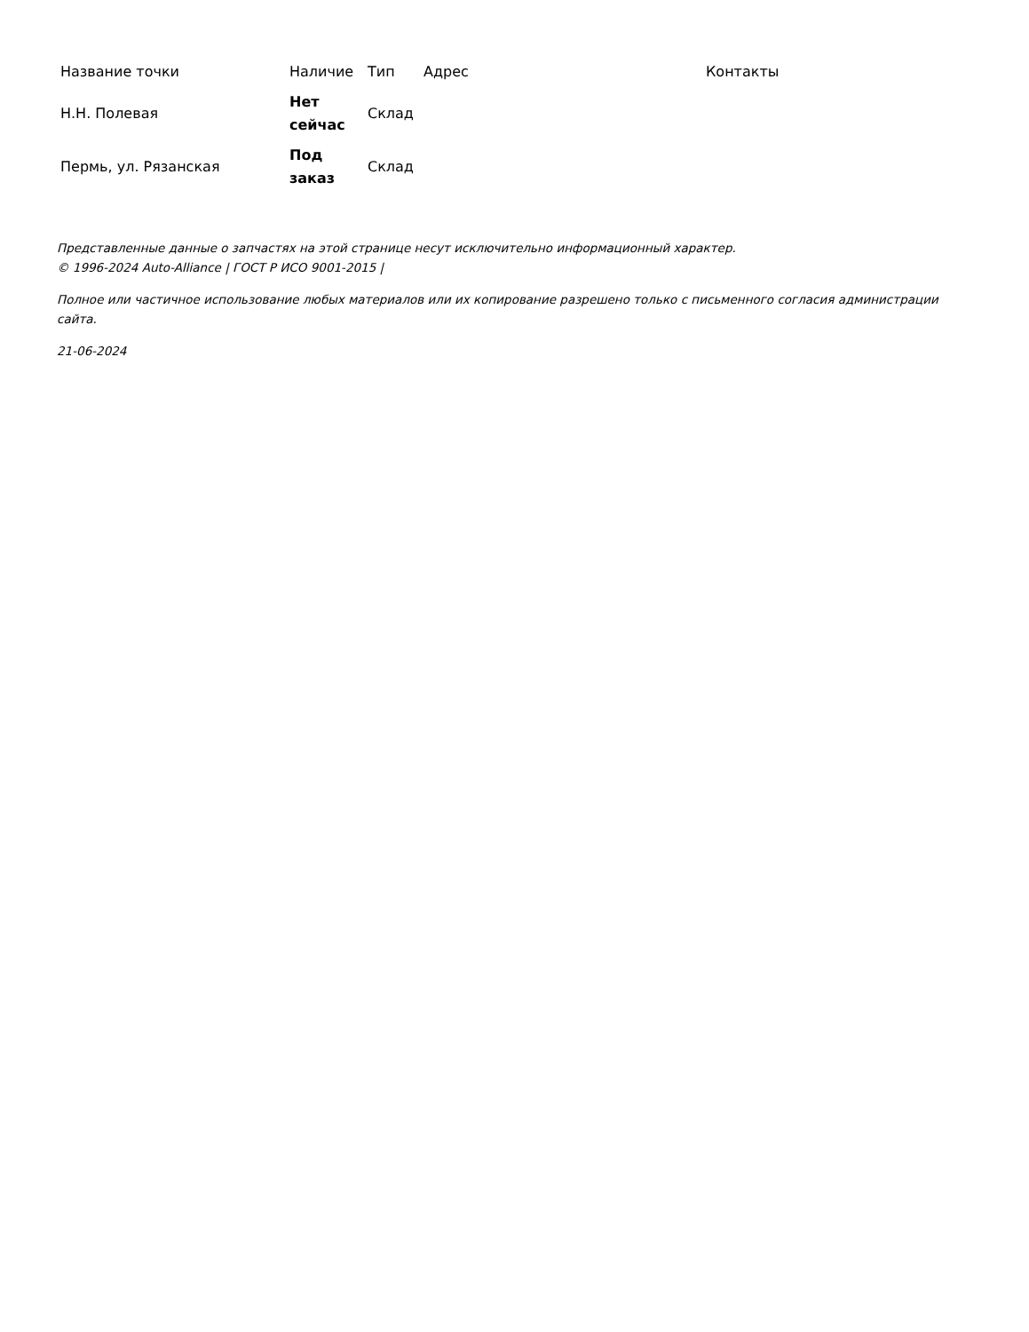| Название точки | Наличие | Тип | Адрес | Контакты |
| --- | --- | --- | --- | --- |
| Н.Н. Полевая | Нет сейчас | Склад | | |
| Пермь, ул. Рязанская | Под заказ | Склад | | |
Представленные данные о запчастях на этой странице несут исключительно информационный характер.
© 1996-2024 Auto-Alliance | ГОСТ Р ИСО 9001-2015 |
Полное или частичное использование любых материалов или их копирование разрешено только с письменного согласия администрации сайта.
21-06-2024